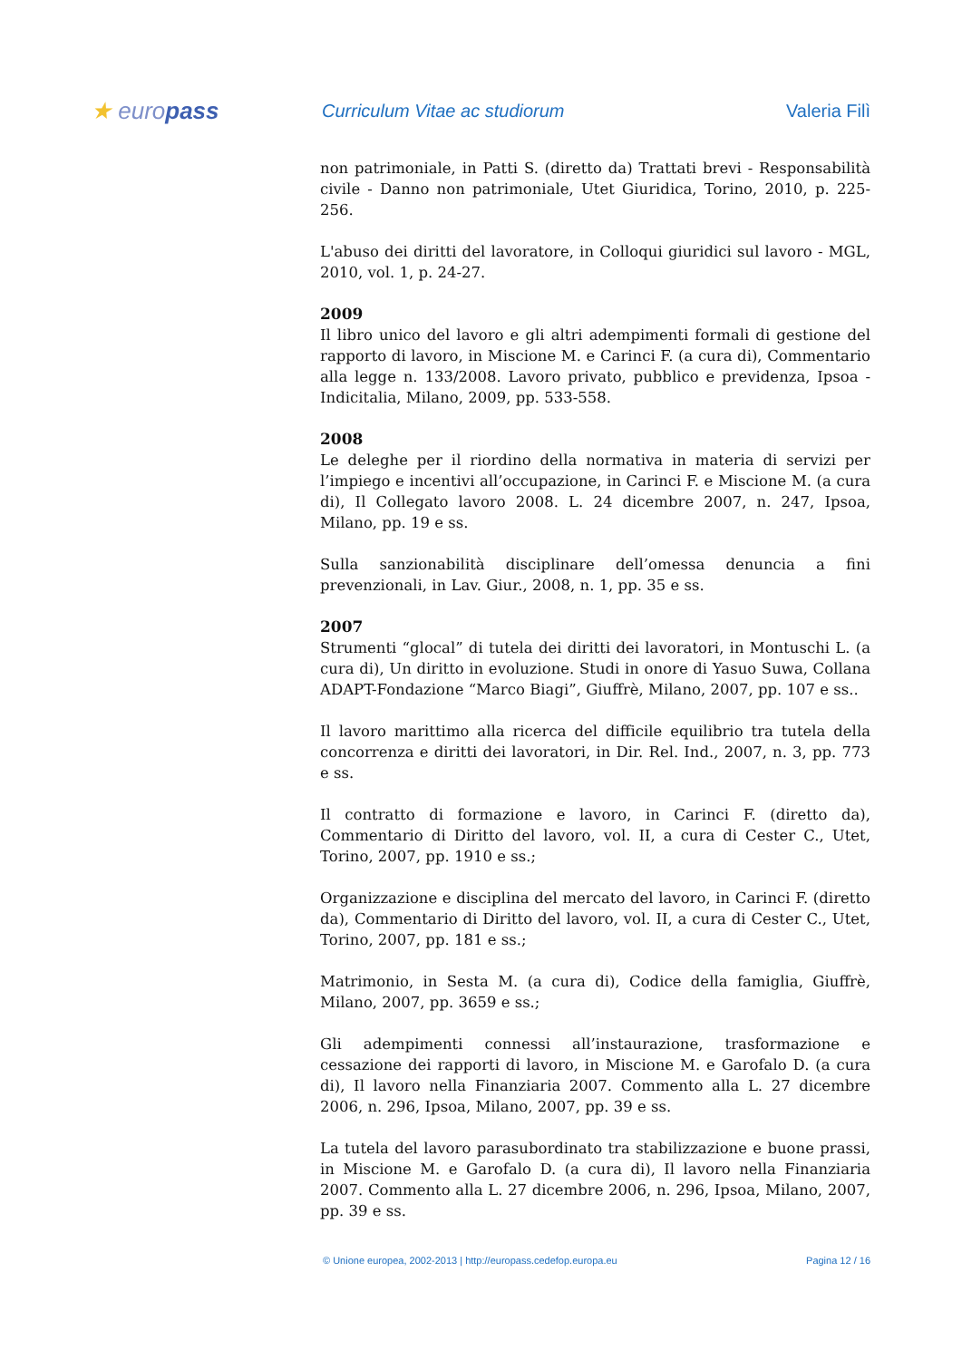★ europass
Curriculum Vitae ac studiorum Valeria Filì
non patrimoniale, in Patti S. (diretto da) Trattati brevi - Responsabilità civile - Danno non patrimoniale, Utet Giuridica, Torino, 2010, p. 225-256.
L'abuso dei diritti del lavoratore, in Colloqui giuridici sul lavoro - MGL, 2010, vol. 1, p. 24-27.
2009
Il libro unico del lavoro e gli altri adempimenti formali di gestione del rapporto di lavoro, in Miscione M. e Carinci F. (a cura di), Commentario alla legge n. 133/2008. Lavoro privato, pubblico e previdenza, Ipsoa - Indicitalia, Milano, 2009, pp. 533-558.
2008
Le deleghe per il riordino della normativa in materia di servizi per l’impiego e incentivi all’occupazione, in Carinci F. e Miscione M. (a cura di), Il Collegato lavoro 2008. L. 24 dicembre 2007, n. 247, Ipsoa, Milano, pp. 19 e ss.
Sulla sanzionabilità disciplinare dell’omessa denuncia a fini prevenzionali, in Lav. Giur., 2008, n. 1, pp. 35 e ss.
2007
Strumenti “glocal” di tutela dei diritti dei lavoratori, in Montuschi L. (a cura di), Un diritto in evoluzione. Studi in onore di Yasuo Suwa, Collana ADAPT-Fondazione “Marco Biagi”, Giuffrè, Milano, 2007, pp. 107 e ss..
Il lavoro marittimo alla ricerca del difficile equilibrio tra tutela della concorrenza e diritti dei lavoratori, in Dir. Rel. Ind., 2007, n. 3, pp. 773 e ss.
Il contratto di formazione e lavoro, in Carinci F. (diretto da), Commentario di Diritto del lavoro, vol. II, a cura di Cester C., Utet, Torino, 2007, pp. 1910 e ss.;
Organizzazione e disciplina del mercato del lavoro, in Carinci F. (diretto da), Commentario di Diritto del lavoro, vol. II, a cura di Cester C., Utet, Torino, 2007, pp. 181 e ss.;
Matrimonio, in Sesta M. (a cura di), Codice della famiglia, Giuffrè, Milano, 2007, pp. 3659 e ss.;
Gli adempimenti connessi all’instaurazione, trasformazione e cessazione dei rapporti di lavoro, in Miscione M. e Garofalo D. (a cura di), Il lavoro nella Finanziaria 2007. Commento alla L. 27 dicembre 2006, n. 296, Ipsoa, Milano, 2007, pp. 39 e ss.
La tutela del lavoro parasubordinato tra stabilizzazione e buone prassi, in Miscione M. e Garofalo D. (a cura di), Il lavoro nella Finanziaria 2007. Commento alla L. 27 dicembre 2006, n. 296, Ipsoa, Milano, 2007, pp. 39 e ss.
© Unione europea, 2002-2013 | http://europass.cedefop.europa.eu Pagina 12 / 16